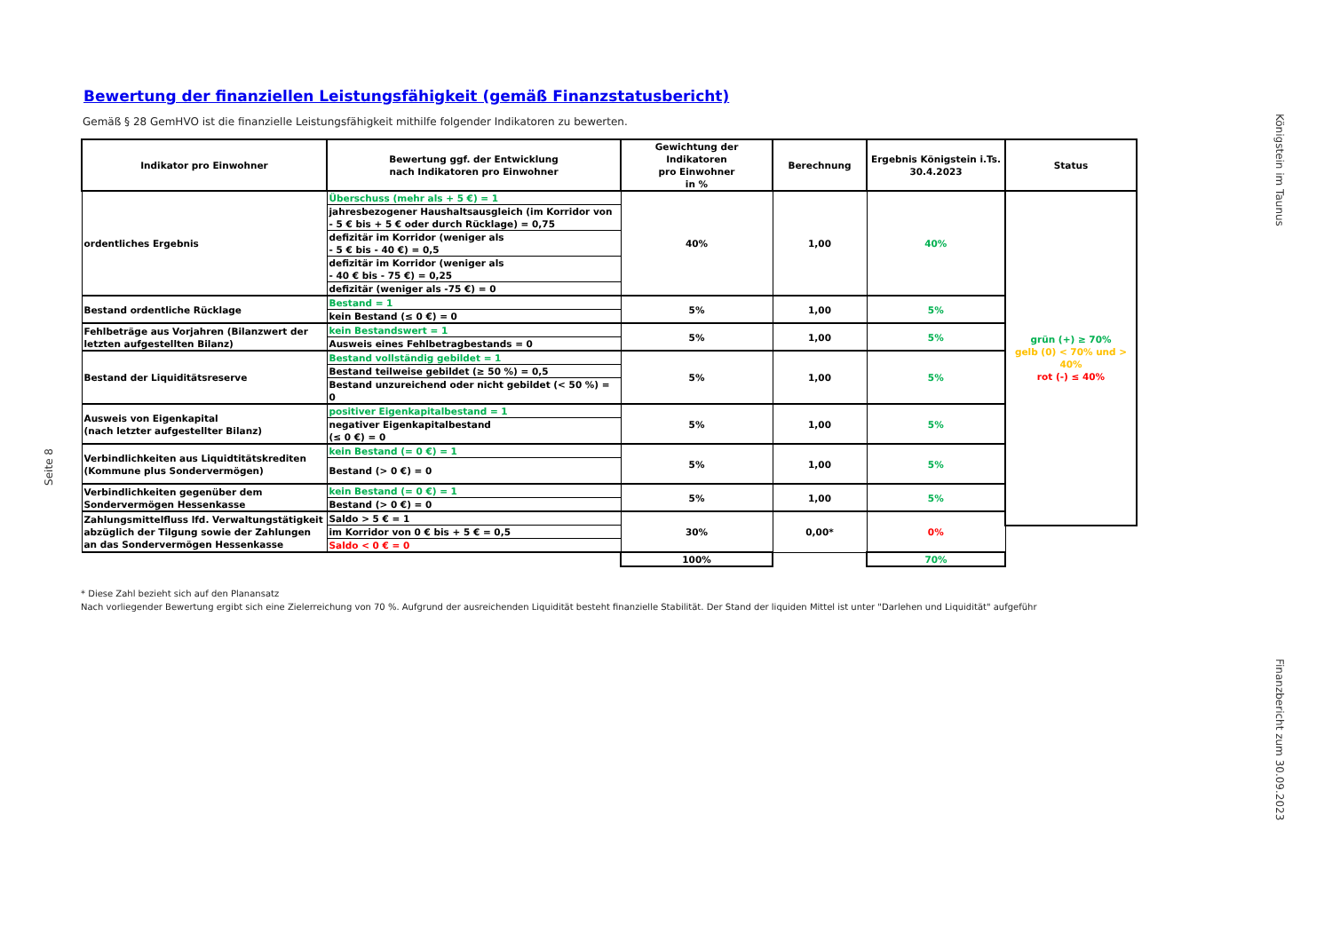Königstein im Taunus
Seite 8
Bewertung der finanziellen Leistungsfähigkeit (gemäß Finanzstatusbericht)
Gemäß § 28 GemHVO ist die finanzielle Leistungsfähigkeit mithilfe folgender Indikatoren zu bewerten.
| Indikator pro Einwohner | Bewertung ggf. der Entwicklung nach Indikatoren pro Einwohner | Gewichtung der Indikatoren pro Einwohner in % | Berechnung | Ergebnis Königstein i.Ts. 30.4.2023 | Status |
| --- | --- | --- | --- | --- | --- |
| ordentliches Ergebnis | Überschuss (mehr als + 5 €) = 1 | 40% | 1,00 | 40% | grün (+) ≥ 70% gelb (0) < 70% und > 40% rot (-) ≤ 40% |
| | jahresbezogener Haushaltsausgleich (im Korridor von - 5 € bis + 5 € oder durch Rücklage) = 0,75 | | | | |
| | defizitär im Korridor (weniger als - 5 € bis - 40 €) = 0,5 | | | | |
| | defizitär im Korridor (weniger als - 40 € bis - 75 €) = 0,25 | | | | |
| | defizitär (weniger als -75 €) = 0 | | | | |
| Bestand ordentliche Rücklage | Bestand = 1 | 5% | 1,00 | 5% | |
| | kein Bestand (≤ 0 €) = 0 | | | | |
| Fehlbeträge aus Vorjahren (Bilanzwert der letzten aufgestellten Bilanz) | kein Bestandswert = 1 | 5% | 1,00 | 5% | |
| | Ausweis eines Fehlbetragbestands = 0 | | | | |
| Bestand der Liquiditätsreserve | Bestand vollständig gebildet = 1 | 5% | 1,00 | 5% | |
| | Bestand teilweise gebildet (≥ 50 %) = 0,5 | | | | |
| | Bestand unzureichend oder nicht gebildet (< 50 %) = 0 | | | | |
| Ausweis von Eigenkapital (nach letzter aufgestellter Bilanz) | positiver Eigenkapitalbestand = 1 | 5% | 1,00 | 5% | |
| | negativer Eigenkapitalbestand (≤ 0 €) = 0 | | | | |
| Verbindlichkeiten aus Liquidtitätskrediten (Kommune plus Sondervermögen) | kein Bestand (= 0 €) = 1 | 5% | 1,00 | 5% | |
| | Bestand (> 0 €) = 0 | | | | |
| Verbindlichkeiten gegenüber dem Sondervermögen Hessenkasse | kein Bestand (= 0 €) = 1 | 5% | 1,00 | 5% | |
| | Bestand (> 0 €) = 0 | | | | |
| Zahlungsmittelfluss lfd. Verwaltungstätigkeit abzüglich der Tilgung sowie der Zahlungen an das Sondervermögen Hessenkasse | Saldo > 5 € = 1 | 30% | 0,00* | 0% | |
| | im Korridor von 0 € bis + 5 € = 0,5 | | | | |
| | Saldo < 0 € = 0 | | | | |
| | | 100% | | 70% | |
* Diese Zahl bezieht sich auf den Planansatz
Nach vorliegender Bewertung ergibt sich eine Zielerreichung von 70 %. Aufgrund der ausreichenden Liquidität besteht finanzielle Stabilität. Der Stand der liquiden Mittel ist unter "Darlehen und Liquidität" aufgeführ
Finanzbericht zum 30.09.2023